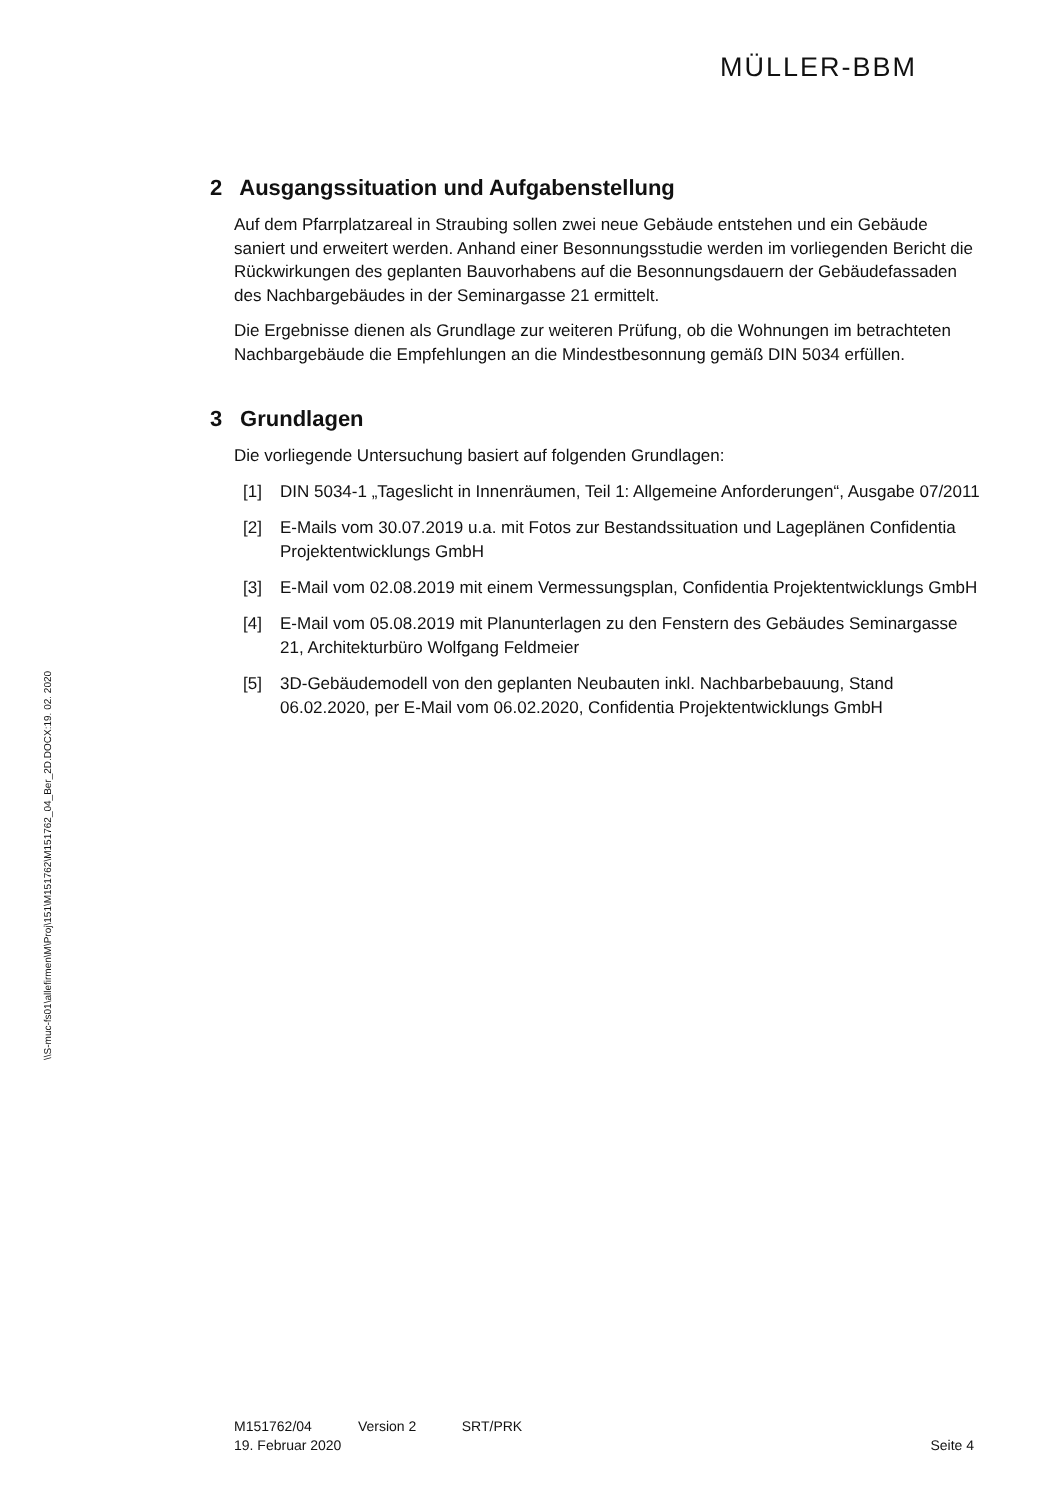MÜLLER-BBM
2 Ausgangssituation und Aufgabenstellung
Auf dem Pfarrplatzareal in Straubing sollen zwei neue Gebäude entstehen und ein Gebäude saniert und erweitert werden. Anhand einer Besonnungsstudie werden im vorliegenden Bericht die Rückwirkungen des geplanten Bauvorhabens auf die Besonnungsdauern der Gebäudefassaden des Nachbargebäudes in der Seminargasse 21 ermittelt.
Die Ergebnisse dienen als Grundlage zur weiteren Prüfung, ob die Wohnungen im betrachteten Nachbargebäude die Empfehlungen an die Mindestbesonnung gemäß DIN 5034 erfüllen.
3 Grundlagen
Die vorliegende Untersuchung basiert auf folgenden Grundlagen:
[1] DIN 5034-1 „Tageslicht in Innenräumen, Teil 1: Allgemeine Anforderungen“, Ausgabe 07/2011
[2] E-Mails vom 30.07.2019 u.a. mit Fotos zur Bestandssituation und Lageplänen Confidentia Projektentwicklungs GmbH
[3] E-Mail vom 02.08.2019 mit einem Vermessungsplan, Confidentia Projektentwicklungs GmbH
[4] E-Mail vom 05.08.2019 mit Planunterlagen zu den Fenstern des Gebäudes Seminargasse 21, Architekturbüro Wolfgang Feldmeier
[5] 3D-Gebäudemodell von den geplanten Neubauten inkl. Nachbarbebauung, Stand 06.02.2020, per E-Mail vom 06.02.2020, Confidentia Projektentwicklungs GmbH
\\S-muc-fs01\allefirmen\M\Proj\151\M151762\M151762_04_Ber_2D.DOCX:19. 02. 2020
M151762/04 Version 2 SRT/PRK
19. Februar 2020 Seite 4